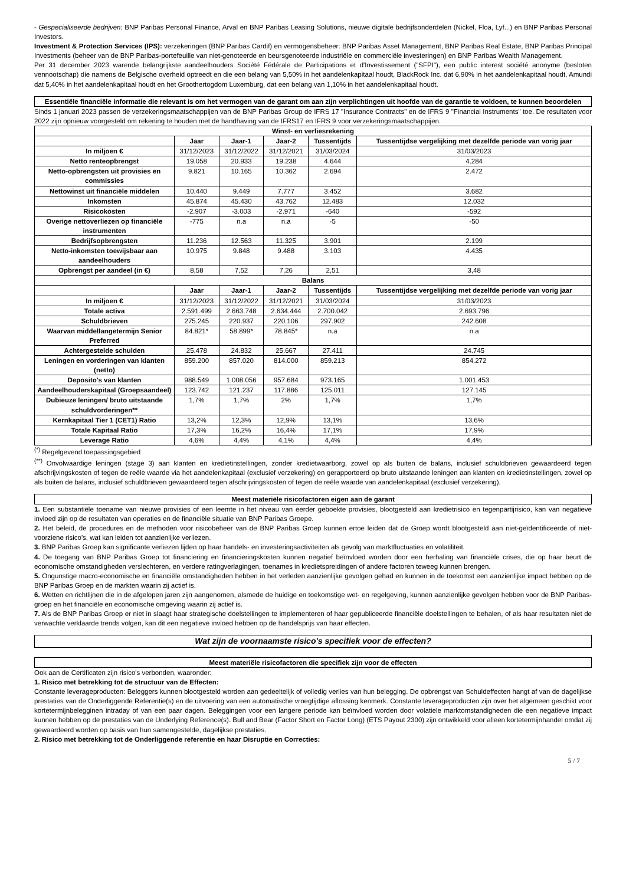- Gespecialiseerde bedrijven: BNP Paribas Personal Finance, Arval en BNP Paribas Leasing Solutions, nieuwe digitale bedrijfsonderdelen (Nickel, Floa, Lyf...) en BNP Paribas Personal Investors.
Investment & Protection Services (IPS): verzekeringen (BNP Paribas Cardif) en vermogensbeheer: BNP Paribas Asset Management, BNP Paribas Real Estate, BNP Paribas Principal Investments (beheer van de BNP Paribas-portefeuille van niet-genoteerde en beursgenoteerde industriële en commerciële investeringen) en BNP Paribas Wealth Management.
Per 31 december 2023 warende belangrijkste aandeelhouders Société Fédérale de Participations et d'Investissement ("SFPI"), een public interest société anonyme (besloten vennootschap) die namens de Belgische overheid optreedt en die een belang van 5,50% in het aandelenkapitaal houdt, BlackRock Inc. dat 6,90% in het aandelenkapitaal houdt, Amundi dat 5,40% in het aandelenkapitaal houdt en het Groothertogdom Luxemburg, dat een belang van 1,10% in het aandelenkapitaal houdt.
Essentiële financiële informatie die relevant is om het vermogen van de garant om aan zijn verplichtingen uit hoofde van de garantie te voldoen, te kunnen beoordelen
Sinds 1 januari 2023 passen de verzekeringsmaatschappijen van de BNP Paribas Group de IFRS 17 "Insurance Contracts" en de IFRS 9 "Financial Instruments" toe. De resultaten voor 2022 zijn opnieuw voorgesteld om rekening te houden met de handhaving van de IFRS17 en IFRS 9 voor verzekeringsmaatschappijen.
| Winst- en verliesrekening | | | | | |
| --- | --- | --- | --- | --- | --- |
| | Jaar | Jaar-1 | Jaar-2 | Tussentijds | Tussentijdse vergelijking met dezelfde periode van vorig jaar |
| In miljoen € | 31/12/2023 | 31/12/2022 | 31/12/2021 | 31/03/2024 | 31/03/2023 |
| Netto renteopbrengst | 19.058 | 20.933 | 19.238 | 4.644 | 4.284 |
| Netto-opbrengsten uit provisies en commissies | 9.821 | 10.165 | 10.362 | 2.694 | 2.472 |
| Nettowinst uit financiële middelen | 10.440 | 9.449 | 7.777 | 3.452 | 3.682 |
| Inkomsten | 45.874 | 45.430 | 43.762 | 12.483 | 12.032 |
| Risicokosten | -2.907 | -3.003 | -2.971 | -640 | -592 |
| Overige nettoverliezen op financiële instrumenten | -775 | n.a | n.a | -5 | -50 |
| Bedrijfsopbrengsten | 11.236 | 12.563 | 11.325 | 3.901 | 2.199 |
| Netto-inkomsten toewijsbaar aan aandeelhouders | 10.975 | 9.848 | 9.488 | 3.103 | 4.435 |
| Opbrengst per aandeel (in €) | 8,58 | 7,52 | 7,26 | 2,51 | 3,48 |
| Balans | | | | | |
| | Jaar | Jaar-1 | Jaar-2 | Tussentijds | Tussentijdse vergelijking met dezelfde periode van vorig jaar |
| In miljoen € | 31/12/2023 | 31/12/2022 | 31/12/2021 | 31/03/2024 | 31/03/2023 |
| Totale activa | 2.591.499 | 2.663.748 | 2.634.444 | 2.700.042 | 2.693.796 |
| Schuldbrieven | 275.245 | 220.937 | 220.106 | 297.902 | 242.608 |
| Waarvan middellangetermijn Senior Preferred | 84.821* | 58.899* | 78.845* | n.a | n.a |
| Achtergestelde schulden | 25.478 | 24.832 | 25.667 | 27.411 | 24.745 |
| Leningen en vorderingen van klanten (netto) | 859.200 | 857.020 | 814.000 | 859.213 | 854.272 |
| Deposito's van klanten | 988.549 | 1.008.056 | 957.684 | 973.165 | 1.001.453 |
| Aandeelhouderskapitaal (Groepsaandeel) | 123.742 | 121.237 | 117.886 | 125.011 | 127.145 |
| Dubieuze leningen/ bruto uitstaande schuldvorderingen** | 1,7% | 1,7% | 2% | 1,7% | 1,7% |
| Kernkapitaal Tier 1 (CET1) Ratio | 13,2% | 12,3% | 12,9% | 13,1% | 13,6% |
| Totale Kapitaal Ratio | 17,3% | 16,2% | 16,4% | 17,1% | 17,9% |
| Leverage Ratio | 4,6% | 4,4% | 4,1% | 4,4% | 4,4% |
<sup>(*)</sup> Regelgevend toepassingsgebied
<sup>(**)</sup> Onvolwaardige leningen (stage 3) aan klanten en kredietinstellingen, zonder kredietwaarborg, zowel op als buiten de balans, inclusief schuldbrieven gewaardeerd tegen afschrijvingskosten of tegen de reële waarde via het aandelenkapitaal (exclusief verzekering) en gerapporteerd op bruto uitstaande leningen aan klanten en kredietinstellingen, zowel op als buiten de balans, inclusief schuldbrieven gewaardeerd tegen afschrijvingskosten of tegen de reële waarde van aandelenkapitaal (exclusief verzekering).
Meest materiële risicofactoren eigen aan de garant
1. Een substantiële toename van nieuwe provisies of een leemte in het niveau van eerder geboekte provisies, blootgesteld aan kredietrisico en tegenpartijrisico, kan van negatieve invloed zijn op de resultaten van operaties en de financiële situatie van BNP Paribas Groepe.
2. Het beleid, de procedures en de methoden voor risicobeheer van de BNP Paribas Groep kunnen ertoe leiden dat de Groep wordt blootgesteld aan niet-geïdentificeerde of niet-voorziene risico's, wat kan leiden tot aanzienlijke verliezen.
3. BNP Paribas Groep kan significante verliezen lijden op haar handels- en investeringsactiviteiten als gevolg van marktfluctuaties en volatiliteit.
4. De toegang van BNP Paribas Groep tot financiering en financieringskosten kunnen negatief beïnvloed worden door een herhaling van financiële crises, die op haar beurt de economische omstandigheden verslechteren, en verdere ratingverlagingen, toenames in kredietspreidingen of andere factoren teweeg kunnen brengen.
5. Ongunstige macro-economische en financiële omstandigheden hebben in het verleden aanzienlijke gevolgen gehad en kunnen in de toekomst een aanzienlijke impact hebben op de BNP Paribas Groep en de markten waarin zij actief is.
6. Wetten en richtlijnen die in de afgelopen jaren zijn aangenomen, alsmede de huidige en toekomstige wet- en regelgeving, kunnen aanzienlijke gevolgen hebben voor de BNP Paribas-groep en het financiële en economische omgeving waarin zij actief is.
7. Als de BNP Paribas Groep er niet in slaagt haar strategische doelstellingen te implementeren of haar gepubliceerde financiële doelstellingen te behalen, of als haar resultaten niet de verwachte verklaarde trends volgen, kan dit een negatieve invloed hebben op de handelsprijs van haar effecten.
Wat zijn de voornaamste risico's specifiek voor de effecten?
Meest materiële risicofactoren die specifiek zijn voor de effecten
Ook aan de Certificaten zijn risico's verbonden, waaronder:
1. Risico met betrekking tot de structuur van de Effecten:
Constante leverageproducten: Beleggers kunnen blootgesteld worden aan gedeeltelijk of volledig verlies van hun belegging. De opbrengst van Schuldeffecten hangt af van de dagelijkse prestaties van de Onderliggende Referentie(s) en de uitvoering van een automatische vroegtijdige aflossing kenmerk. Constante leverageproducten zijn over het algemeen geschikt voor kortetermijnbelegginen intraday of van een paar dagen. Beleggingen voor een langere periode kan beïnvloed worden door volatiele marktomstandigheden die een negatieve impact kunnen hebben op de prestaties van de Underlying Reference(s). Bull and Bear (Factor Short en Factor Long) (ETS Payout 2300) zijn ontwikkeld voor alleen kortetermijnhandel omdat zij gewaardeerd worden op basis van hun samengestelde, dagelijkse prestaties.
2. Risico met betrekking tot de Onderliggende referentie en haar Disruptie en Correcties:
5 / 7